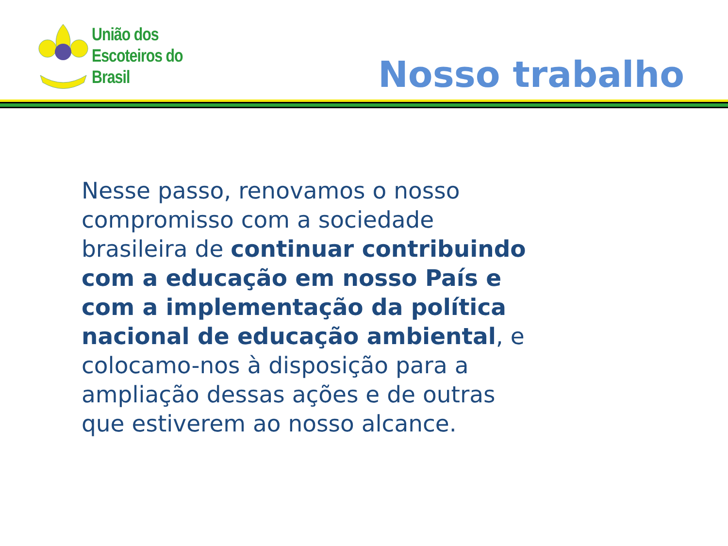União dos
Escoteiros do
Brasil
Nosso trabalho
Nesse passo, renovamos o nosso compromisso com a sociedade brasileira de continuar contribuindo com a educação em nosso País e com a implementação da política nacional de educação ambiental, e colocamo-nos à disposição para a ampliação dessas ações e de outras que estiverem ao nosso alcance.